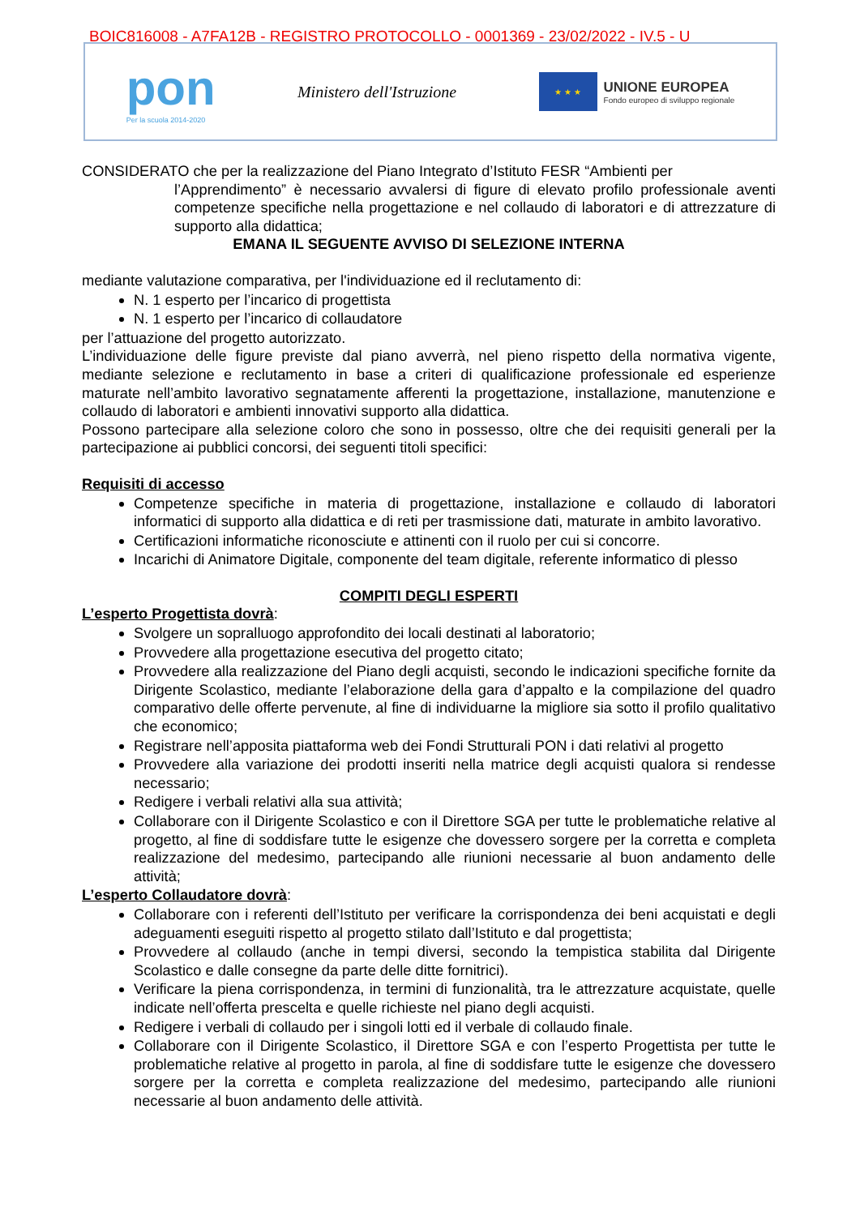BOIC816008 - A7FA12B - REGISTRO PROTOCOLLO - 0001369 - 23/02/2022 - IV.5 - U
pon
Per la scuola 2014-2020
Ministero dell'Istruzione
★ ★ ★
UNIONE EUROPEA
Fondo europeo di sviluppo regionale
CONSIDERATO che per la realizzazione del Piano Integrato d’Istituto FESR “Ambienti per
l’Apprendimento” è necessario avvalersi di figure di elevato profilo professionale aventi competenze specifiche nella progettazione e nel collaudo di laboratori e di attrezzature di supporto alla didattica;
EMANA IL SEGUENTE AVVISO DI SELEZIONE INTERNA
mediante valutazione comparativa, per l'individuazione ed il reclutamento di:
N. 1 esperto per l’incarico di progettista
N. 1 esperto per l’incarico di collaudatore
per l’attuazione del progetto autorizzato.
L’individuazione delle figure previste dal piano avverrà, nel pieno rispetto della normativa vigente, mediante selezione e reclutamento in base a criteri di qualificazione professionale ed esperienze maturate nell’ambito lavorativo segnatamente afferenti la progettazione, installazione, manutenzione e collaudo di laboratori e ambienti innovativi supporto alla didattica.
Possono partecipare alla selezione coloro che sono in possesso, oltre che dei requisiti generali per la partecipazione ai pubblici concorsi, dei seguenti titoli specifici:
Requisiti di accesso
Competenze specifiche in materia di progettazione, installazione e collaudo di laboratori informatici di supporto alla didattica e di reti per trasmissione dati, maturate in ambito lavorativo.
Certificazioni informatiche riconosciute e attinenti con il ruolo per cui si concorre.
Incarichi di Animatore Digitale, componente del team digitale, referente informatico di plesso
COMPITI DEGLI ESPERTI
L’esperto Progettista dovrà:
Svolgere un sopralluogo approfondito dei locali destinati al laboratorio;
Provvedere alla progettazione esecutiva del progetto citato;
Provvedere alla realizzazione del Piano degli acquisti, secondo le indicazioni specifiche fornite da Dirigente Scolastico, mediante l’elaborazione della gara d’appalto e la compilazione del quadro comparativo delle offerte pervenute, al fine di individuarne la migliore sia sotto il profilo qualitativo che economico;
Registrare nell’apposita piattaforma web dei Fondi Strutturali PON i dati relativi al progetto
Provvedere alla variazione dei prodotti inseriti nella matrice degli acquisti qualora si rendesse necessario;
Redigere i verbali relativi alla sua attività;
Collaborare con il Dirigente Scolastico e con il Direttore SGA per tutte le problematiche relative al progetto, al fine di soddisfare tutte le esigenze che dovessero sorgere per la corretta e completa realizzazione del medesimo, partecipando alle riunioni necessarie al buon andamento delle attività;
L’esperto Collaudatore dovrà:
Collaborare con i referenti dell’Istituto per verificare la corrispondenza dei beni acquistati e degli adeguamenti eseguiti rispetto al progetto stilato dall’Istituto e dal progettista;
Provvedere al collaudo (anche in tempi diversi, secondo la tempistica stabilita dal Dirigente Scolastico e dalle consegne da parte delle ditte fornitrici).
Verificare la piena corrispondenza, in termini di funzionalità, tra le attrezzature acquistate, quelle indicate nell’offerta prescelta e quelle richieste nel piano degli acquisti.
Redigere i verbali di collaudo per i singoli lotti ed il verbale di collaudo finale.
Collaborare con il Dirigente Scolastico, il Direttore SGA e con l’esperto Progettista per tutte le problematiche relative al progetto in parola, al fine di soddisfare tutte le esigenze che dovessero sorgere per la corretta e completa realizzazione del medesimo, partecipando alle riunioni necessarie al buon andamento delle attività.